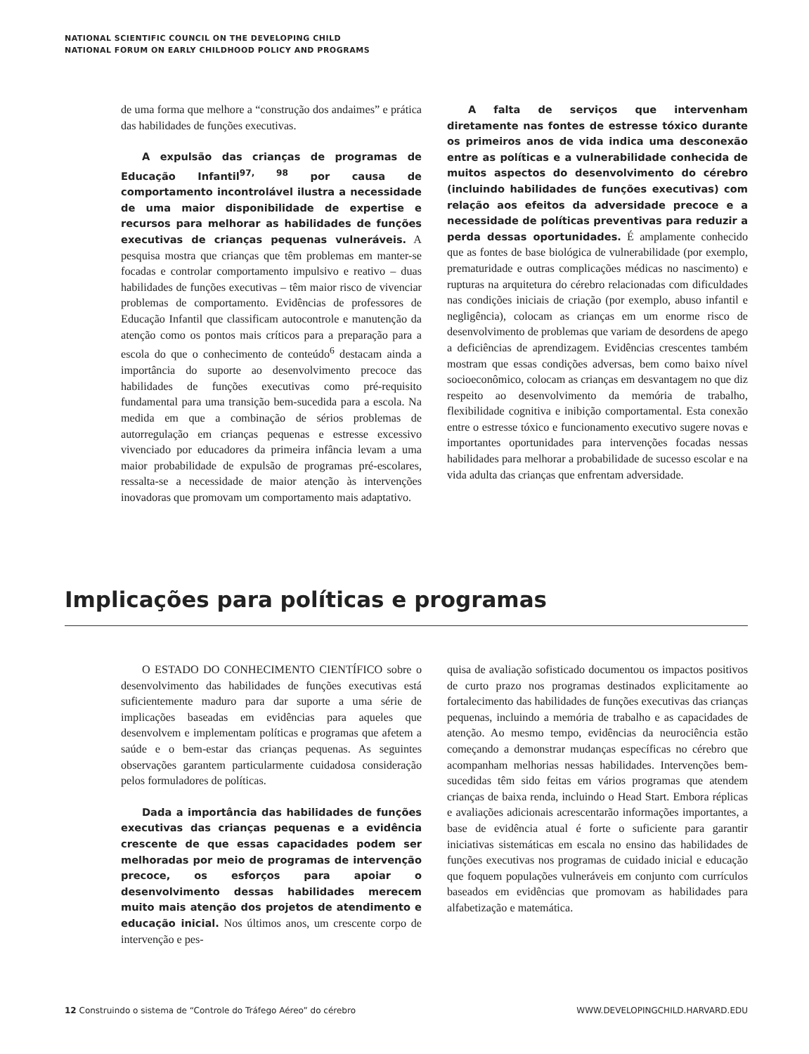NATIONAL SCIENTIFIC COUNCIL ON THE DEVELOPING CHILD
NATIONAL FORUM ON EARLY CHILDHOOD POLICY AND PROGRAMS
de uma forma que melhore a “construção dos andaimes” e prática das habilidades de funções executivas.
A expulsão das crianças de programas de Educação Infantil<sup>97, 98</sup> por causa de comportamento incontrolável ilustra a necessidade de uma maior disponibilidade de expertise e recursos para melhorar as habilidades de funções executivas de crianças pequenas vulneráveis. A pesquisa mostra que crianças que têm problemas em manter-se focadas e controlar comportamento impulsivo e reativo – duas habilidades de funções executivas – têm maior risco de vivenciar problemas de comportamento. Evidências de professores de Educação Infantil que classificam autocontrole e manutenção da atenção como os pontos mais críticos para a preparação para a escola do que o conhecimento de conteúdo<sup>6</sup> destacam ainda a importância do suporte ao desenvolvimento precoce das habilidades de funções executivas como pré-requisito fundamental para uma transição bem-sucedida para a escola. Na medida em que a combinação de sérios problemas de autorregulação em crianças pequenas e estresse excessivo vivenciado por educadores da primeira infância levam a uma maior probabilidade de expulsão de programas pré-escolares, ressalta-se a necessidade de maior atenção às intervenções inovadoras que promovam um comportamento mais adaptativo.
A falta de serviços que intervenham diretamente nas fontes de estresse tóxico durante os primeiros anos de vida indica uma desconexão entre as políticas e a vulnerabilidade conhecida de muitos aspectos do desenvolvimento do cérebro (incluindo habilidades de funções executivas) com relação aos efeitos da adversidade precoce e a necessidade de políticas preventivas para reduzir a perda dessas oportunidades. É amplamente conhecido que as fontes de base biológica de vulnerabilidade (por exemplo, prematuridade e outras complicações médicas no nascimento) e rupturas na arquitetura do cérebro relacionadas com dificuldades nas condições iniciais de criação (por exemplo, abuso infantil e negligência), colocam as crianças em um enorme risco de desenvolvimento de problemas que variam de desordens de apego a deficiências de aprendizagem. Evidências crescentes também mostram que essas condições adversas, bem como baixo nível socioeconômico, colocam as crianças em desvantagem no que diz respeito ao desenvolvimento da memória de trabalho, flexibilidade cognitiva e inibição comportamental. Esta conexão entre o estresse tóxico e funcionamento executivo sugere novas e importantes oportunidades para intervenções focadas nessas habilidades para melhorar a probabilidade de sucesso escolar e na vida adulta das crianças que enfrentam adversidade.
Implicações para políticas e programas
O ESTADO DO CONHECIMENTO CIENTÍFICO sobre o desenvolvimento das habilidades de funções executivas está suficientemente maduro para dar suporte a uma série de implicações baseadas em evidências para aqueles que desenvolvem e implementam políticas e programas que afetem a saúde e o bem-estar das crianças pequenas. As seguintes observações garantem particularmente cuidadosa consideração pelos formuladores de políticas.
Dada a importância das habilidades de funções executivas das crianças pequenas e a evidência crescente de que essas capacidades podem ser melhoradas por meio de programas de intervenção precoce, os esforços para apoiar o desenvolvimento dessas habilidades merecem muito mais atenção dos projetos de atendimento e educação inicial. Nos últimos anos, um crescente corpo de intervenção e pes-
quisa de avaliação sofisticado documentou os impactos positivos de curto prazo nos programas destinados explicitamente ao fortalecimento das habilidades de funções executivas das crianças pequenas, incluindo a memória de trabalho e as capacidades de atenção. Ao mesmo tempo, evidências da neurociência estão começando a demonstrar mudanças específicas no cérebro que acompanham melhorias nessas habilidades. Intervenções bem-sucedidas têm sido feitas em vários programas que atendem crianças de baixa renda, incluindo o Head Start. Embora réplicas e avaliações adicionais acrescentarão informações importantes, a base de evidência atual é forte o suficiente para garantir iniciativas sistemáticas em escala no ensino das habilidades de funções executivas nos programas de cuidado inicial e educação que foquem populações vulneráveis em conjunto com currículos baseados em evidências que promovam as habilidades para alfabetização e matemática.
12 Construindo o sistema de “Controle do Tráfego Aéreo” do cérebro WWW.DEVELOPINGCHILD.HARVARD.EDU